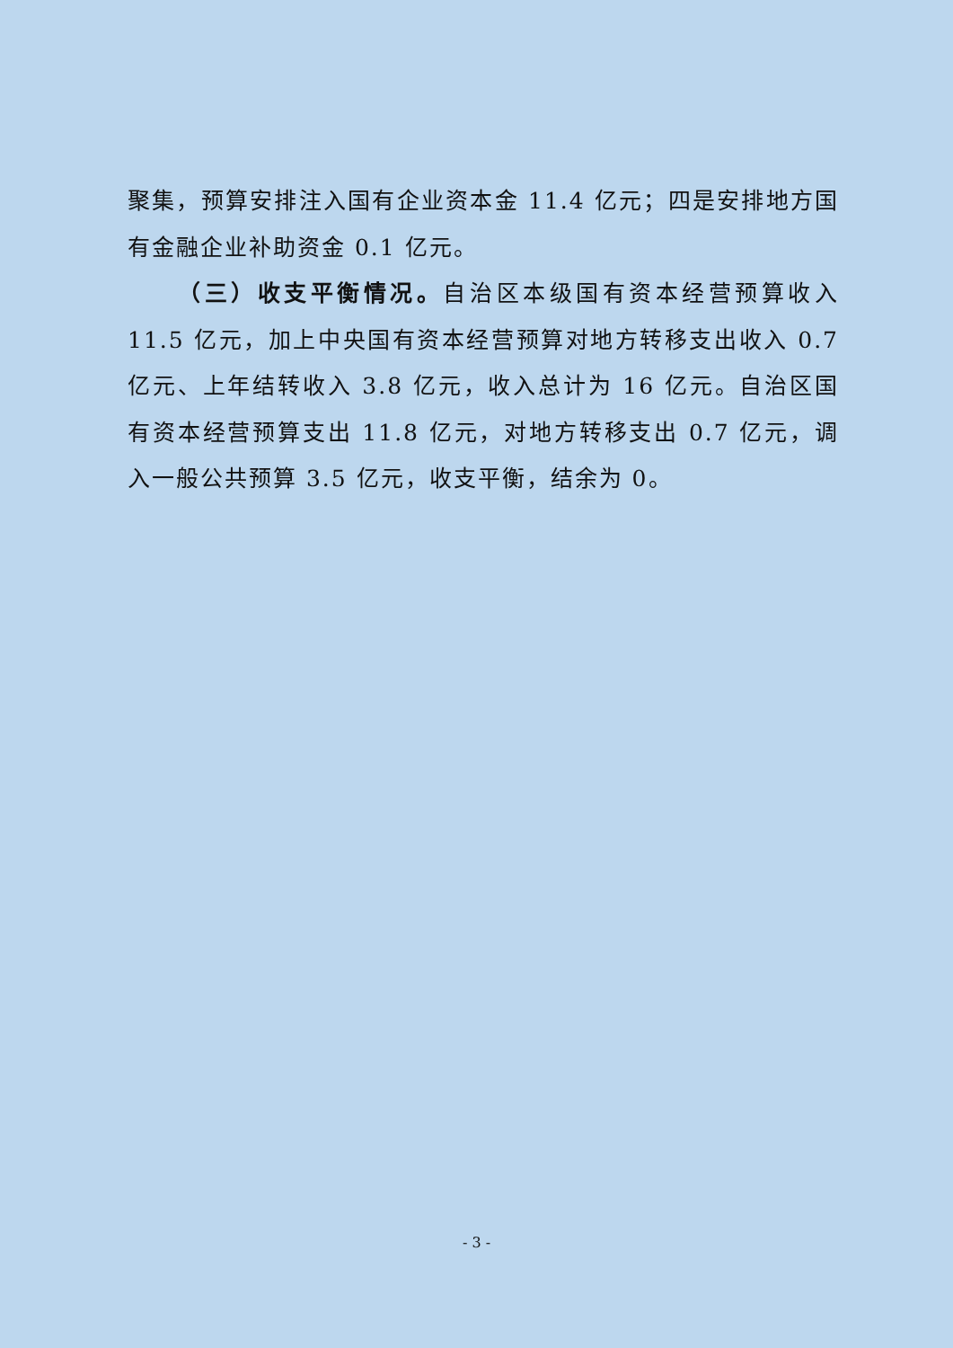聚集，预算安排注入国有企业资本金 11.4 亿元；四是安排地方国有金融企业补助资金 0.1 亿元。
（三）收支平衡情况。自治区本级国有资本经营预算收入 11.5 亿元，加上中央国有资本经营预算对地方转移支出收入 0.7 亿元、上年结转收入 3.8 亿元，收入总计为 16 亿元。自治区国有资本经营预算支出 11.8 亿元，对地方转移支出 0.7 亿元，调入一般公共预算 3.5 亿元，收支平衡，结余为 0。
- 3 -